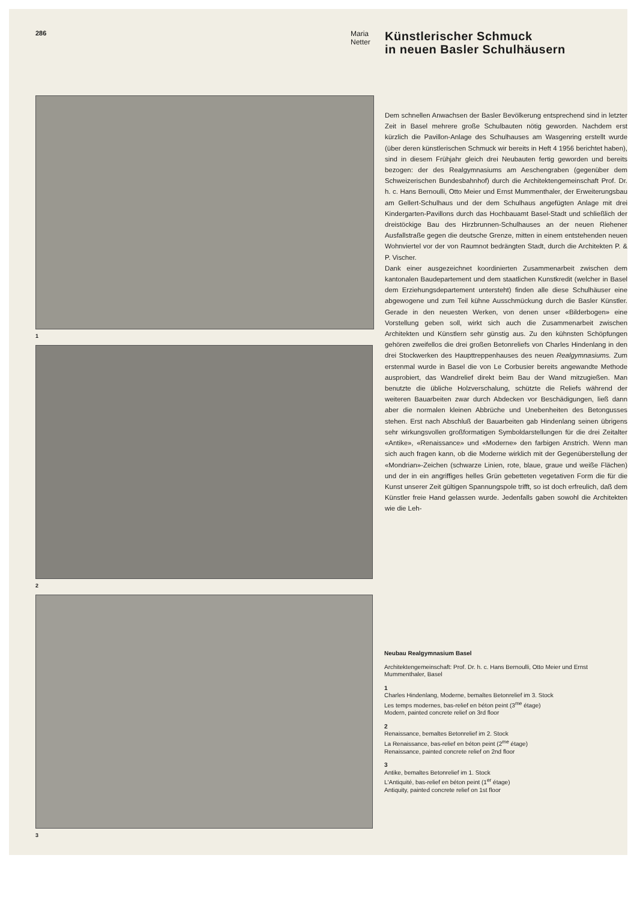286
Maria Netter
1
2
3
Künstlerischer Schmuck
in neuen Basler Schulhäusern
Dem schnellen Anwachsen der Basler Bevölkerung entsprechend sind in letzter Zeit in Basel mehrere große Schulbauten nötig geworden. Nachdem erst kürzlich die Pavillon-Anlage des Schulhauses am Wasgenring erstellt wurde (über deren künstlerischen Schmuck wir bereits in Heft 4 1956 berichtet haben), sind in diesem Frühjahr gleich drei Neubauten fertig geworden und bereits bezogen: der des Realgymnasiums am Aeschengraben (gegenüber dem Schweizerischen Bundesbahnhof) durch die Architektengemeinschaft Prof. Dr. h. c. Hans Bernoulli, Otto Meier und Ernst Mummenthaler, der Erweiterungsbau am Gellert-Schulhaus und der dem Schulhaus angefügten Anlage mit drei Kindergarten-Pavillons durch das Hochbauamt Basel-Stadt und schließlich der dreistöckige Bau des Hirzbrunnen-Schulhauses an der neuen Riehener Ausfallstraße gegen die deutsche Grenze, mitten in einem entstehenden neuen Wohnviertel vor der von Raumnot bedrängten Stadt, durch die Architekten P. & P. Vischer.
Dank einer ausgezeichnet koordinierten Zusammenarbeit zwischen dem kantonalen Baudepartement und dem staatlichen Kunstkredit (welcher in Basel dem Erziehungsdepartement untersteht) finden alle diese Schulhäuser eine abgewogene und zum Teil kühne Ausschmückung durch die Basler Künstler. Gerade in den neuesten Werken, von denen unser «Bilderbogen» eine Vorstellung geben soll, wirkt sich auch die Zusammenarbeit zwischen Architekten und Künstlern sehr günstig aus. Zu den kühnsten Schöpfungen gehören zweifellos die drei großen Betonreliefs von Charles Hindenlang in den drei Stockwerken des Haupttreppenhauses des neuen Realgymnasiums. Zum erstenmal wurde in Basel die von Le Corbusier bereits angewandte Methode ausprobiert, das Wandrelief direkt beim Bau der Wand mitzugießen. Man benutzte die übliche Holzverschalung, schützte die Reliefs während der weiteren Bauarbeiten zwar durch Abdecken vor Beschädigungen, ließ dann aber die normalen kleinen Abbrüche und Unebenheiten des Betongusses stehen. Erst nach Abschluß der Bauarbeiten gab Hindenlang seinen übrigens sehr wirkungsvollen großformatigen Symboldarstellungen für die drei Zeitalter «Antike», «Renaissance» und «Moderne» den farbigen Anstrich. Wenn man sich auch fragen kann, ob die Moderne wirklich mit der Gegenüberstellung der «Mondrian»-Zeichen (schwarze Linien, rote, blaue, graue und weiße Flächen) und der in ein angriffiges helles Grün gebetteten vegetativen Form die für die Kunst unserer Zeit gültigen Spannungspole trifft, so ist doch erfreulich, daß dem Künstler freie Hand gelassen wurde. Jedenfalls gaben sowohl die Architekten wie die Leh-
Neubau Realgymnasium Basel
Architektengemeinschaft: Prof. Dr. h. c. Hans Bernoulli, Otto Meier und Ernst Mummenthaler, Basel
1
Charles Hindenlang, Moderne, bemaltes Betonrelief im 3. Stock
Les temps modernes, bas-relief en béton peint (3<sup>me</sup> étage)
Modern, painted concrete relief on 3rd floor
2
Renaissance, bemaltes Betonrelief im 2. Stock
La Renaissance, bas-relief en béton peint (2<sup>me</sup> étage)
Renaissance, painted concrete relief on 2nd floor
3
Antike, bemaltes Betonrelief im 1. Stock
L'Antiquité, bas-relief en béton peint (1<sup>er</sup> étage)
Antiquity, painted concrete relief on 1st floor